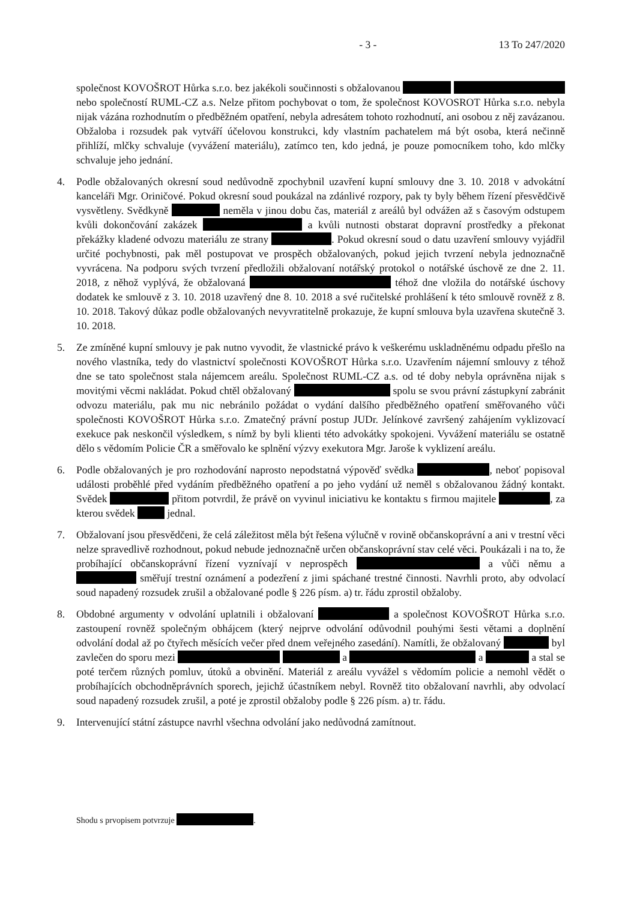- 3 - 13 To 247/2020
společnost KOVOŠROT Hůrka s.r.o. bez jakékoli součinnosti s obžalovanou nebo společností RUML-CZ a.s. Nelze přitom pochybovat o tom, že společnost KOVOSROT Hůrka s.r.o. nebyla nijak vázána rozhodnutím o předběžném opatření, nebyla adresátem tohoto rozhodnutí, ani osobou z něj zavázanou. Obžaloba i rozsudek pak vytváří účelovou konstrukci, kdy vlastním pachatelem má být osoba, která nečinně přihlíží, mlčky schvaluje (vyvážení materiálu), zatímco ten, kdo jedná, je pouze pomocníkem toho, kdo mlčky schvaluje jeho jednání.
4. Podle obžalovaných okresní soud nedůvodně zpochybnil uzavření kupní smlouvy dne 3. 10. 2018 v advokátní kanceláři Mgr. Oriničové. Pokud okresní soud poukázal na zdánlivé rozpory, pak ty byly během řízení přesvědčivě vysvětleny. Svědkyně neměla v jinou dobu čas, materiál z areálů byl odvážen až s časovým odstupem kvůli dokončování zakázek a kvůli nutnosti obstarat dopravní prostředky a překonat překážky kladené odvozu materiálu ze strany . Pokud okresní soud o datu uzavření smlouvy vyjádřil určité pochybnosti, pak měl postupovat ve prospěch obžalovaných, pokud jejich tvrzení nebyla jednoznačně vyvrácena. Na podporu svých tvrzení předložili obžalovaní notářský protokol o notářské úschově ze dne 2. 11. 2018, z něhož vyplývá, že obžalovaná téhož dne vložila do notářské úschovy dodatek ke smlouvě z 3. 10. 2018 uzavřený dne 8. 10. 2018 a své ručitelské prohlášení k této smlouvě rovněž z 8. 10. 2018. Takový důkaz podle obžalovaných nevyvratitelně prokazuje, že kupní smlouva byla uzavřena skutečně 3. 10. 2018.
5. Ze zmíněné kupní smlouvy je pak nutno vyvodit, že vlastnické právo k veškerému uskladněnému odpadu přešlo na nového vlastníka, tedy do vlastnictví společnosti KOVOŠROT Hůrka s.r.o. Uzavřením nájemní smlouvy z téhož dne se tato společnost stala nájemcem areálu. Společnost RUML-CZ a.s. od té doby nebyla oprávněna nijak s movitými věcmi nakládat. Pokud chtěl obžalovaný spolu se svou právní zástupkyní zabránit odvozu materiálu, pak mu nic nebránilo požádat o vydání dalšího předběžného opatření směřovaného vůči společnosti KOVOŠROT Hůrka s.r.o. Zmatečný právní postup JUDr. Jelínkové završený zahájením vyklizovací exekuce pak neskončil výsledkem, s nímž by byli klienti této advokátky spokojeni. Vyvážení materiálu se ostatně dělo s vědomím Policie ČR a směřovalo ke splnění výzvy exekutora Mgr. Jaroše k vyklizení areálu.
6. Podle obžalovaných je pro rozhodování naprosto nepodstatná výpověď svědka , neboť popisoval události proběhlé před vydáním předběžného opatření a po jeho vydání už neměl s obžalovanou žádný kontakt. Svědek přitom potvrdil, že právě on vyvinul iniciativu ke kontaktu s firmou majitele , za kterou svědek jednal.
7. Obžalovaní jsou přesvědčeni, že celá záležitost měla být řešena výlučně v rovině občanskoprávní a ani v trestní věci nelze spravedlivě rozhodnout, pokud nebude jednoznačně určen občanskoprávní stav celé věci. Poukázali i na to, že probíhající občanskoprávní řízení vyznívají v neprospěch a vůči němu a směřují trestní oznámení a podezření z jimi spáchané trestné činnosti. Navrhli proto, aby odvolací soud napadený rozsudek zrušil a obžalované podle § 226 písm. a) tr. řádu zprostil obžaloby.
8. Obdobné argumenty v odvolání uplatnili i obžalovaní a společnost KOVOŠROT Hůrka s.r.o. zastoupení rovněž společným obhájcem (který nejprve odvolání odůvodnil pouhými šesti větami a doplnění odvolání dodal až po čtyřech měsících večer před dnem veřejného zasedání). Namítli, že obžalovaný byl zavlečen do sporu mezi a a a stal se poté terčem různých pomluv, útoků a obvinění. Materiál z areálu vyvážel s vědomím policie a nemohl vědět o probíhajících obchodněprávních sporech, jejichž účastníkem nebyl. Rovněž tito obžalovaní navrhli, aby odvolací soud napadený rozsudek zrušil, a poté je zprostil obžaloby podle § 226 písm. a) tr. řádu.
9. Intervenující státní zástupce navrhl všechna odvolání jako nedůvodná zamítnout.
Shodu s prvopisem potvrzuje .